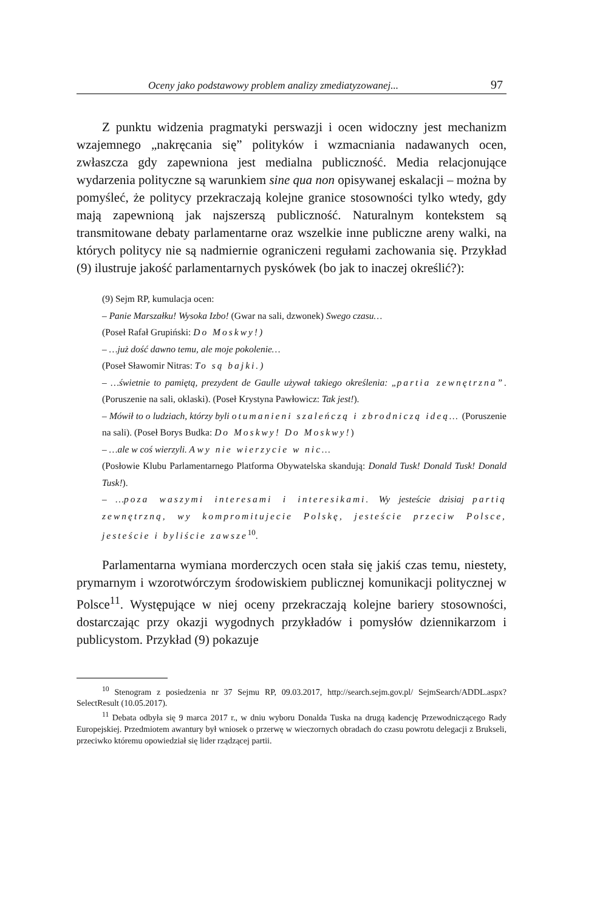Oceny jako podstawowy problem analizy zmediatyzowanej... 97
Z punktu widzenia pragmatyki perswazji i ocen widoczny jest mechanizm wzajemnego „nakręcania się” polityków i wzmacniania nadawanych ocen, zwłaszcza gdy zapewniona jest medialna publiczność. Media relacjonujące wydarzenia polityczne są warunkiem sine qua non opisywanej eskalacji – można by pomyśleć, że politycy przekraczają kolejne granice stosowności tylko wtedy, gdy mają zapewnioną jak najszerszą publiczność. Naturalnym kontekstem są transmitowane debaty parlamentarne oraz wszelkie inne publiczne areny walki, na których politycy nie są nadmiernie ograniczeni regułami zachowania się. Przykład (9) ilustruje jakość parlamentarnych pyskówek (bo jak to inaczej określić?):
(9) Sejm RP, kumulacja ocen:
– Panie Marszałku! Wysoka Izbo! (Gwar na sali, dzwonek) Swego czasu…
(Poseł Rafał Grupiński: Do Moskwy!)
– …już dość dawno temu, ale moje pokolenie…
(Poseł Sławomir Nitras: To są bajki.)
– …świetnie to pamiętą, prezydent de Gaulle używał takiego określenia: „partia zewnętrzna”. (Poruszenie na sali, oklaski). (Poseł Krystyna Pawłowicz: Tak jest!).
– Mówił to o ludziach, którzy byli otumanieni szaleńczą i zbrodniczą ideą… (Poruszenie na sali). (Poseł Borys Budka: Do Moskwy! Do Moskwy!)
– …ale w coś wierzyli. A wy nie wierzycie w nic…
(Posłowie Klubu Parlamentarnego Platforma Obywatelska skandują: Donald Tusk! Donald Tusk! Donald Tusk!).
– …poza waszymi interesami i interesikami. Wy jesteście dzisiaj partią zewnętrzną, wy kompromitujecie Polskę, jesteście przeciw Polsce, jesteście i byliście zawsze<sup>10</sup>.
Parlamentarna wymiana morderczych ocen stała się jakiś czas temu, niestety, prymarnym i wzorotwórczym środowiskiem publicznej komunikacji politycznej w Polsce<sup>11</sup>. Występujące w niej oceny przekraczają kolejne bariery stosowności, dostarczając przy okazji wygodnych przykładów i pomysłów dziennikarzom i publicystom. Przykład (9) pokazuje
<sup>10</sup> Stenogram z posiedzenia nr 37 Sejmu RP, 09.03.2017, http://search.sejm.gov.pl/ SejmSearch/ADDL.aspx?SelectResult (10.05.2017).
<sup>11</sup> Debata odbyła się 9 marca 2017 r., w dniu wyboru Donalda Tuska na drugą kadencję Przewodniczącego Rady Europejskiej. Przedmiotem awantury był wniosek o przerwę w wieczornych obradach do czasu powrotu delegacji z Brukseli, przeciwko któremu opowiedział się lider rządzącej partii.